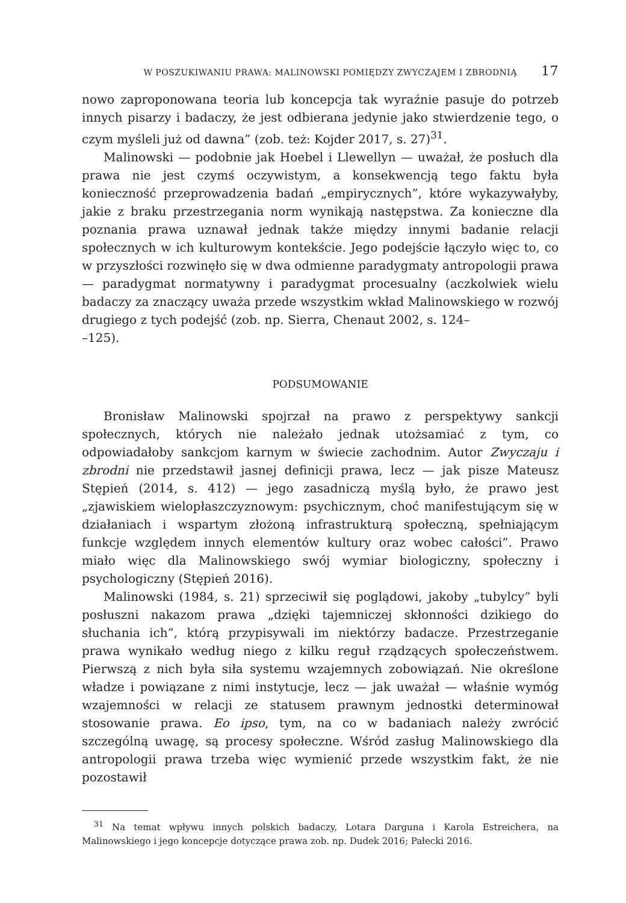W POSZUKIWANIU PRAWA: MALINOWSKI POMIĘDZY ZWYCZAJEM I ZBRODNIĄ 17
nowo zaproponowana teoria lub koncepcja tak wyraźnie pasuje do potrzeb innych pisarzy i badaczy, że jest odbierana jedynie jako stwierdzenie tego, o czym myśleli już od dawna” (zob. też: Kojder 2017, s. 27)<sup>31</sup>.
Malinowski — podobnie jak Hoebel i Llewellyn — uważał, że posłuch dla prawa nie jest czymś oczywistym, a konsekwencją tego faktu była konieczność przeprowadzenia badań „empirycznych”, które wykazywałyby, jakie z braku przestrzegania norm wynikają następstwa. Za konieczne dla poznania prawa uznawał jednak także między innymi badanie relacji społecznych w ich kulturowym kontekście. Jego podejście łączyło więc to, co w przyszłości rozwinęło się w dwa odmienne paradygmaty antropologii prawa — paradygmat normatywny i paradygmat procesualny (aczkolwiek wielu badaczy za znaczący uważa przede wszystkim wkład Malinowskiego w rozwój drugiego z tych podejść (zob. np. Sierra, Chenaut 2002, s. 124–
–125).
PODSUMOWANIE
Bronisław Malinowski spojrzał na prawo z perspektywy sankcji społecznych, których nie należało jednak utożsamiać z tym, co odpowiadałoby sankcjom karnym w świecie zachodnim. Autor Zwyczaju i zbrodni nie przedstawił jasnej definicji prawa, lecz — jak pisze Mateusz Stępień (2014, s. 412) — jego zasadniczą myślą było, że prawo jest „zjawiskiem wielopłaszczyznowym: psychicznym, choć manifestującym się w działaniach i wspartym złożoną infrastrukturą społeczną, spełniającym funkcje względem innych elementów kultury oraz wobec całości”. Prawo miało więc dla Malinowskiego swój wymiar biologiczny, społeczny i psychologiczny (Stępień 2016).
Malinowski (1984, s. 21) sprzeciwił się poglądowi, jakoby „tubylcy” byli posłuszni nakazom prawa „dzięki tajemniczej skłonności dzikiego do słuchania ich”, którą przypisywali im niektórzy badacze. Przestrzeganie prawa wynikało według niego z kilku reguł rządzących społeczeństwem. Pierwszą z nich była siła systemu wzajemnych zobowiązań. Nie określone władze i powiązane z nimi instytucje, lecz — jak uważał — właśnie wymóg wzajemności w relacji ze statusem prawnym jednostki determinował stosowanie prawa. Eo ipso, tym, na co w badaniach należy zwrócić szczególną uwagę, są procesy społeczne. Wśród zasług Malinowskiego dla antropologii prawa trzeba więc wymienić przede wszystkim fakt, że nie pozostawił
<sup>31</sup> Na temat wpływu innych polskich badaczy, Lotara Darguna i Karola Estreichera, na Malinowskiego i jego koncepcje dotyczące prawa zob. np. Dudek 2016; Pałecki 2016.